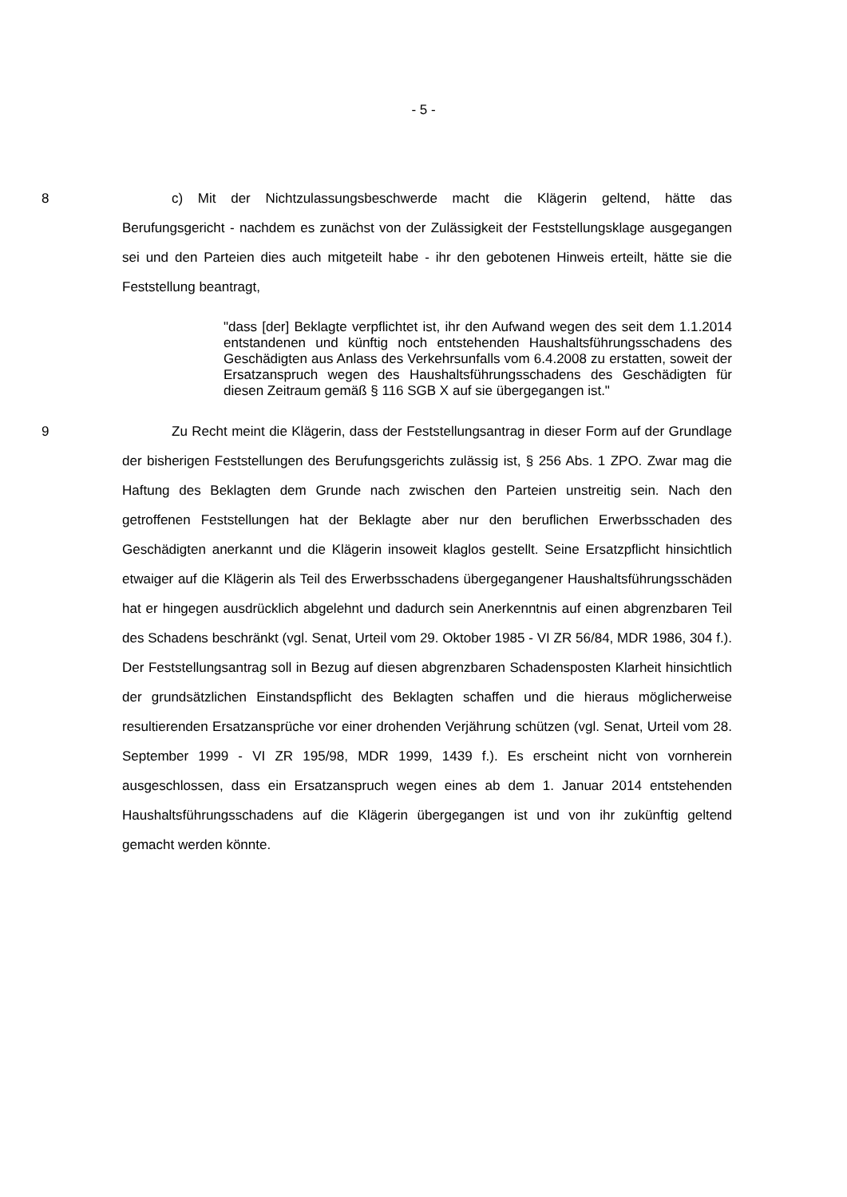- 5 -
8 c) Mit der Nichtzulassungsbeschwerde macht die Klägerin geltend, hätte das Berufungsgericht - nachdem es zunächst von der Zulässigkeit der Feststellungsklage ausgegangen sei und den Parteien dies auch mitgeteilt habe - ihr den gebotenen Hinweis erteilt, hätte sie die Feststellung beantragt,
"dass [der] Beklagte verpflichtet ist, ihr den Aufwand wegen des seit dem 1.1.2014 entstandenen und künftig noch entstehenden Haushaltsführungsschadens des Geschädigten aus Anlass des Verkehrsunfalls vom 6.4.2008 zu erstatten, soweit der Ersatzanspruch wegen des Haushaltsführungsschadens des Geschädigten für diesen Zeitraum gemäß § 116 SGB X auf sie übergegangen ist."
9 Zu Recht meint die Klägerin, dass der Feststellungsantrag in dieser Form auf der Grundlage der bisherigen Feststellungen des Berufungsgerichts zulässig ist, § 256 Abs. 1 ZPO. Zwar mag die Haftung des Beklagten dem Grunde nach zwischen den Parteien unstreitig sein. Nach den getroffenen Feststellungen hat der Beklagte aber nur den beruflichen Erwerbsschaden des Geschädigten anerkannt und die Klägerin insoweit klaglos gestellt. Seine Ersatzpflicht hinsichtlich etwaiger auf die Klägerin als Teil des Erwerbsschadens übergegangener Haushaltsführungsschäden hat er hingegen ausdrücklich abgelehnt und dadurch sein Anerkenntnis auf einen abgrenzbaren Teil des Schadens beschränkt (vgl. Senat, Urteil vom 29. Oktober 1985 - VI ZR 56/84, MDR 1986, 304 f.). Der Feststellungsantrag soll in Bezug auf diesen abgrenzbaren Schadensposten Klarheit hinsichtlich der grundsätzlichen Einstandspflicht des Beklagten schaffen und die hieraus möglicherweise resultierenden Ersatzansprüche vor einer drohenden Verjährung schützen (vgl. Senat, Urteil vom 28. September 1999 - VI ZR 195/98, MDR 1999, 1439 f.). Es erscheint nicht von vornherein ausgeschlossen, dass ein Ersatzanspruch wegen eines ab dem 1. Januar 2014 entstehenden Haushaltsführungsschadens auf die Klägerin übergegangen ist und von ihr zukünftig geltend gemacht werden könnte.